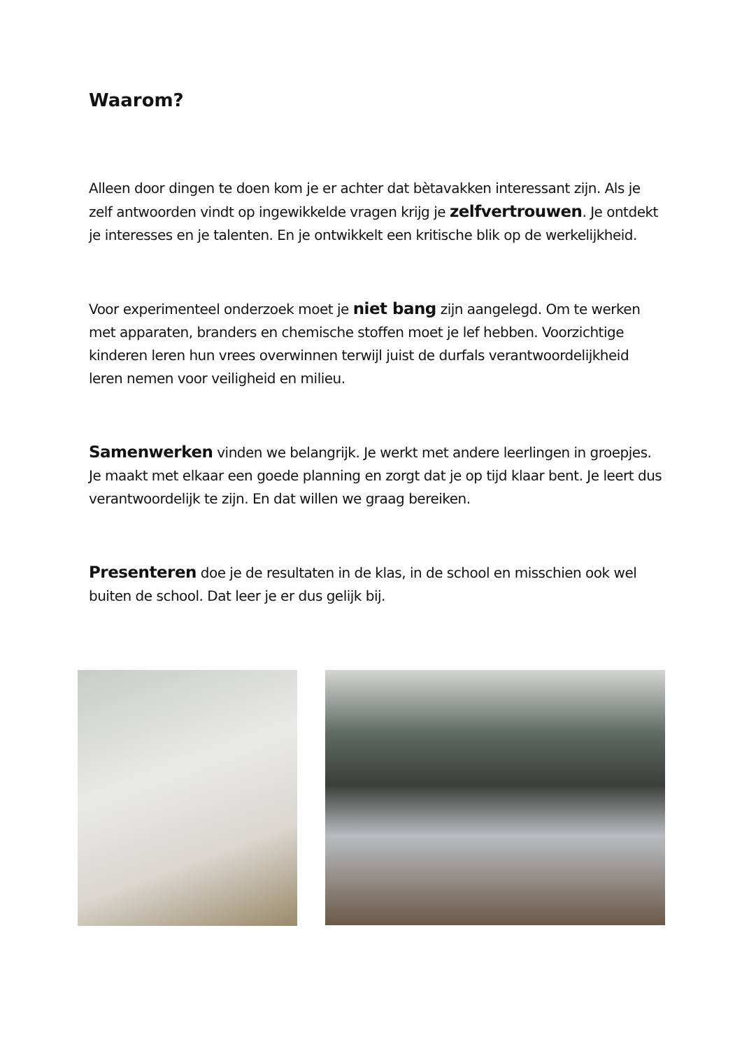Waarom?
Alleen door dingen te doen kom je er achter dat bètavakken interessant zijn. Als je zelf antwoorden vindt op ingewikkelde vragen krijg je zelfvertrouwen. Je ontdekt je interesses en je talenten. En je ontwikkelt een kritische blik op de werkelijkheid.
Voor experimenteel onderzoek moet je niet bang zijn aangelegd. Om te werken met apparaten, branders en chemische stoffen moet je lef hebben. Voorzichtige kinderen leren hun vrees overwinnen terwijl juist de durfals verantwoordelijkheid leren nemen voor veiligheid en milieu.
Samenwerken vinden we belangrijk. Je werkt met andere leerlingen in groepjes. Je maakt met elkaar een goede planning en zorgt dat je op tijd klaar bent. Je leert dus verantwoordelijk te zijn. En dat willen we graag bereiken.
Presenteren doe je de resultaten in de klas, in de school en misschien ook wel buiten de school. Dat leer je er dus gelijk bij.